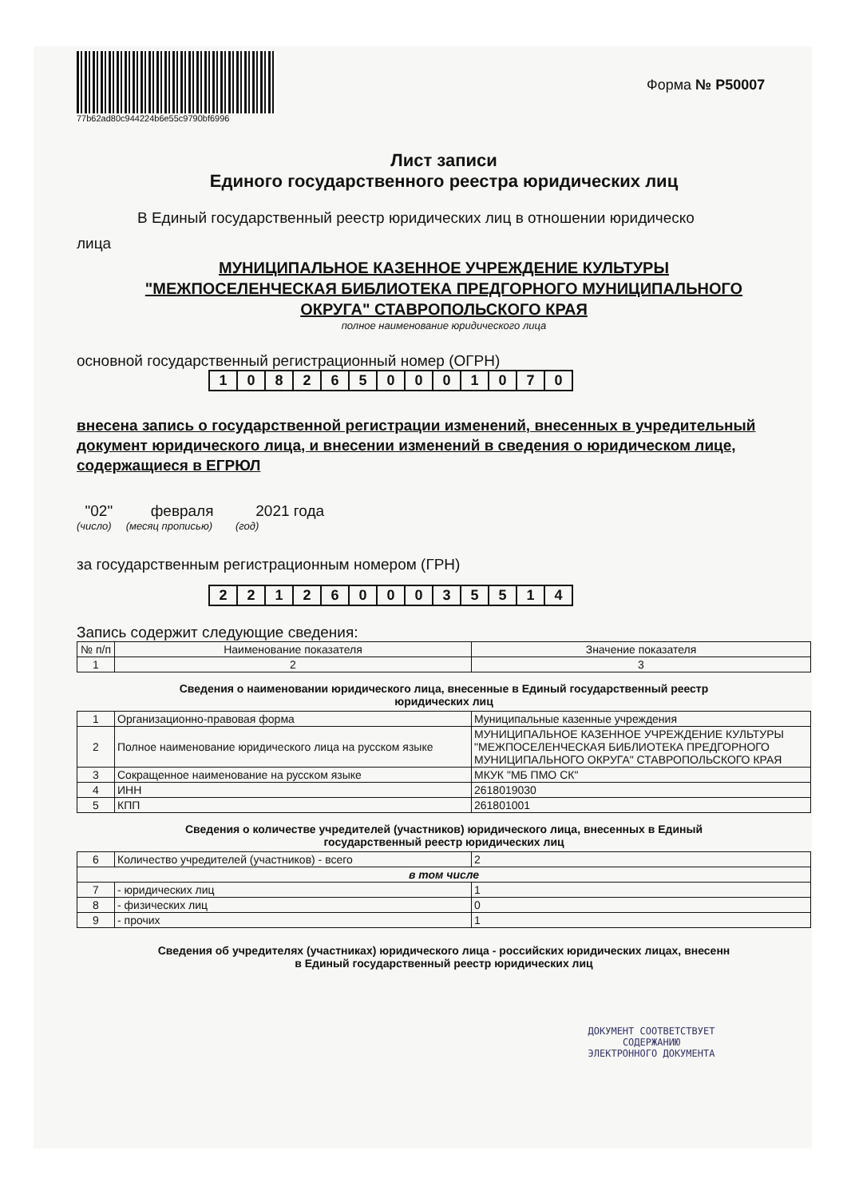77b62ad80c944224b6e55c9790bf6996
Форма № Р50007
Лист записи
Единого государственного реестра юридических лиц
В Единый государственный реестр юридических лиц в отношении юридическо
лица
МУНИЦИПАЛЬНОЕ КАЗЕННОЕ УЧРЕЖДЕНИЕ КУЛЬТУРЫ
"МЕЖПОСЕЛЕНЧЕСКАЯ БИБЛИОТЕКА ПРЕДГОРНОГО МУНИЦИПАЛЬНОГО
ОКРУГА" СТАВРОПОЛЬСКОГО КРАЯ
полное наименование юридического лица
основной государственный регистрационный номер (ОГРН)
| 1 | 0 | 8 | 2 | 6 | 5 | 0 | 0 | 0 | 1 | 0 | 7 | 0 |
внесена запись о государственной регистрации изменений, внесенных в учредительный документ юридического лица, и внесении изменений в сведения о юридическом лице, содержащиеся в ЕГРЮЛ
"02" февраля 2021 года
(число) (месяц прописью) (год)
за государственным регистрационным номером (ГРН)
| 2 | 2 | 1 | 2 | 6 | 0 | 0 | 0 | 3 | 5 | 5 | 1 | 4 |
Запись содержит следующие сведения:
| № п/п | Наименование показателя | Значение показателя |
| --- | --- | --- |
| 1 | 2 | 3 |
Сведения о наименовании юридического лица, внесенные в Единый государственный реестр
юридических лиц
| 1 | Организационно-правовая форма | Муниципальные казенные учреждения |
| 2 | Полное наименование юридического лица на русском языке | МУНИЦИПАЛЬНОЕ КАЗЕННОЕ УЧРЕЖДЕНИЕ КУЛЬТУРЫ "МЕЖПОСЕЛЕНЧЕСКАЯ БИБЛИОТЕКА ПРЕДГОРНОГО МУНИЦИПАЛЬНОГО ОКРУГА" СТАВРОПОЛЬСКОГО КРАЯ |
| 3 | Сокращенное наименование на русском языке | МКУК "МБ ПМО СК" |
| 4 | ИНН | 2618019030 |
| 5 | КПП | 261801001 |
Сведения о количестве учредителей (участников) юридического лица, внесенных в Единый
государственный реестр юридических лиц
| 6 | Количество учредителей (участников) - всего | 2 |
| в том числе | | |
| 7 | - юридических лиц | 1 |
| 8 | - физических лиц | 0 |
| 9 | - прочих | 1 |
Сведения об учредителях (участниках) юридического лица - российских юридических лицах, внесенн
в Единый государственный реестр юридических лиц
ДОКУМЕНТ СООТВЕТСТВУЕТ
СОДЕРЖАНИЮ
ЭЛЕКТРОННОГО ДОКУМЕНТА